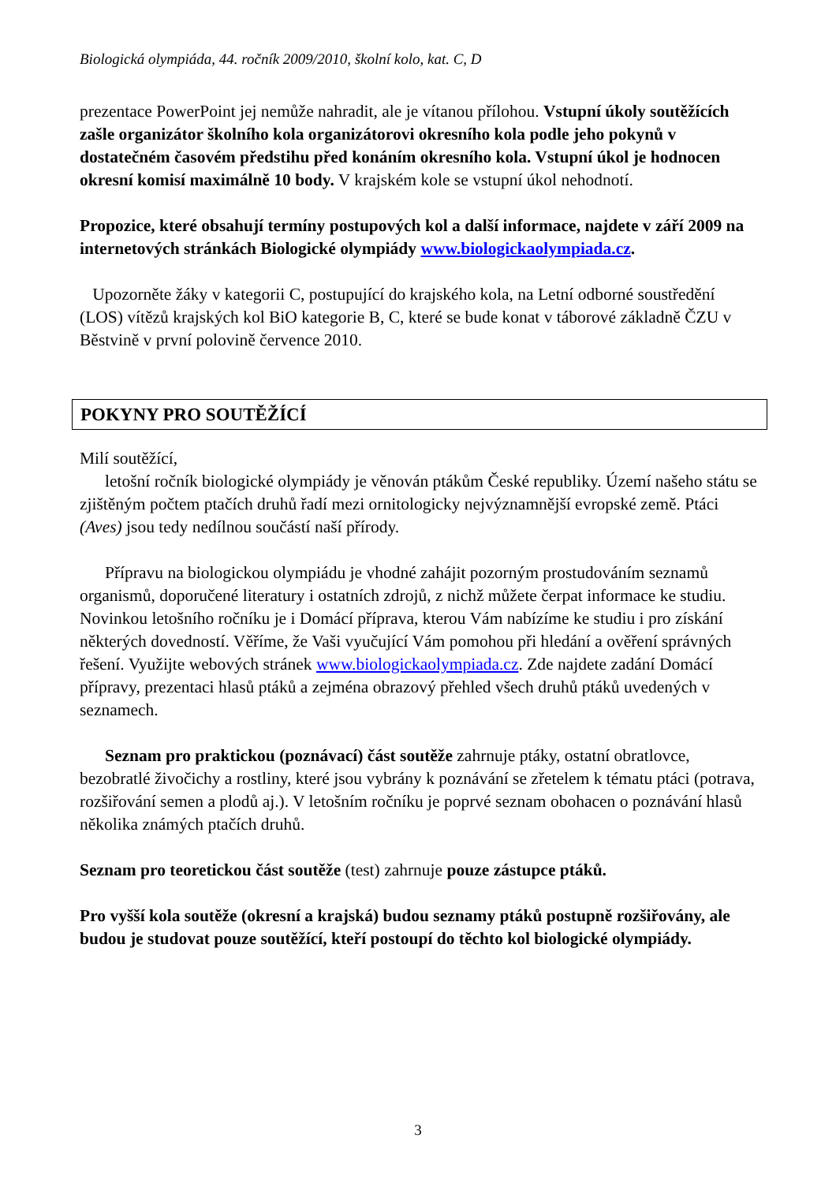Biologická olympiáda, 44. ročník 2009/2010, školní kolo, kat. C, D
prezentace PowerPoint jej nemůže nahradit, ale je vítanou přílohou. Vstupní úkoly soutěžících zašle organizátor školního kola organizátorovi okresního kola podle jeho pokynů v dostatečném časovém předstihu před konáním okresního kola. Vstupní úkol je hodnocen okresní komisí maximálně 10 body. V krajském kole se vstupní úkol nehodnotí.
Propozice, které obsahují termíny postupových kol a další informace, najdete v září 2009 na internetových stránkách Biologické olympiády www.biologickaolympiada.cz.
Upozorněte žáky v kategorii C, postupující do krajského kola, na Letní odborné soustředění (LOS) vítězů krajských kol BiO kategorie B, C, které se bude konat v táborové základně ČZU v Běstvině v první polovině července 2010.
POKYNY PRO SOUTĚŽÍCÍ
Milí soutěžící,
letošní ročník biologické olympiády je věnován ptákům České republiky. Území našeho státu se zjištěným počtem ptačích druhů řadí mezi ornitologicky nejvýznamnější evropské země. Ptáci (Aves) jsou tedy nedílnou součástí naší přírody.
Přípravu na biologickou olympiádu je vhodné zahájit pozorným prostudováním seznamů organismů, doporučené literatury i ostatních zdrojů, z nichž můžete čerpat informace ke studiu. Novinkou letošního ročníku je i Domácí příprava, kterou Vám nabízíme ke studiu i pro získání některých dovedností. Věříme, že Vaši vyučující Vám pomohou při hledání a ověření správných řešení. Využijte webových stránek www.biologickaolympiada.cz. Zde najdete zadání Domácí přípravy, prezentaci hlasů ptáků a zejména obrazový přehled všech druhů ptáků uvedených v seznamech.
Seznam pro praktickou (poznávací) část soutěže zahrnuje ptáky, ostatní obratlovce, bezobratlé živočichy a rostliny, které jsou vybrány k poznávání se zřetelem k tématu ptáci (potrava, rozšiřování semen a plodů aj.). V letošním ročníku je poprvé seznam obohacen o poznávání hlasů několika známých ptačích druhů.
Seznam pro teoretickou část soutěže (test) zahrnuje pouze zástupce ptáků.
Pro vyšší kola soutěže (okresní a krajská) budou seznamy ptáků postupně rozšiřovány, ale budou je studovat pouze soutěžící, kteří postoupí do těchto kol biologické olympiády.
3